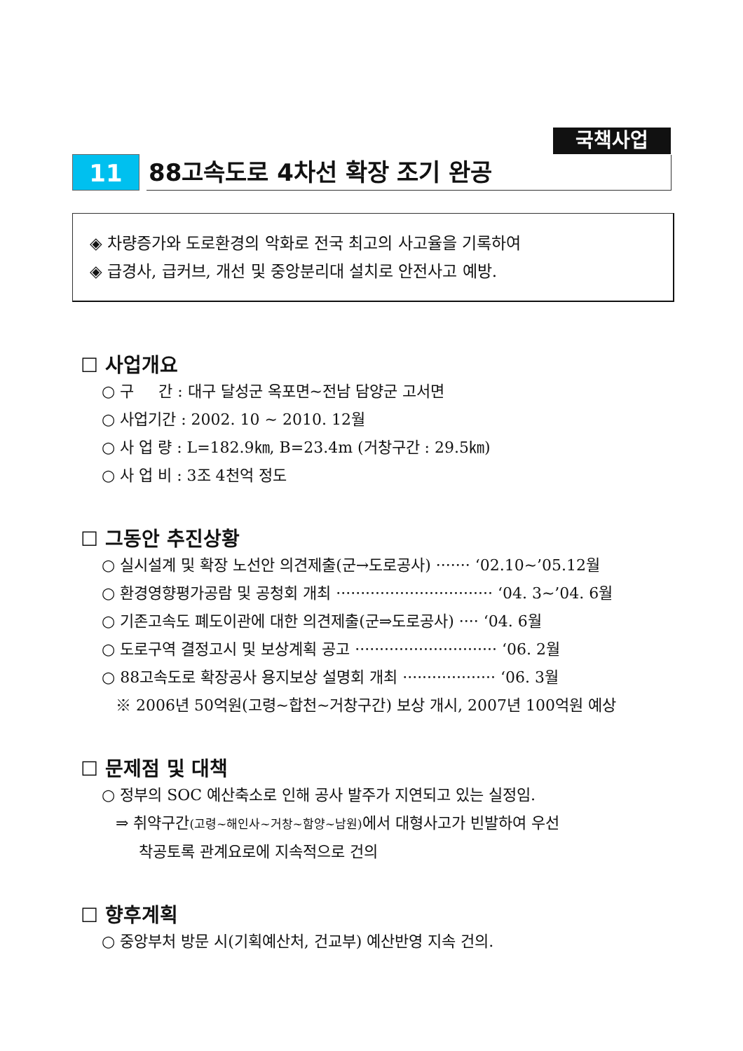국책사업
11
88고속도로 4차선 확장 조기 완공
◈ 차량증가와 도로환경의 악화로 전국 최고의 사고율을 기록하여
◈ 급경사, 급커브, 개선 및 중앙분리대 설치로 안전사고 예방.
☐ 사업개요
○ 구 간 : 대구 달성군 옥포면~전남 담양군 고서면
○ 사업기간 : 2002. 10 ~ 2010. 12월
○ 사 업 량 : L=182.9㎞, B=23.4m (거창구간 : 29.5㎞)
○ 사 업 비 : 3조 4천억 정도
☐ 그동안 추진상황
○ 실시설계 및 확장 노선안 의견제출(군→도로공사) ······· ‘02.10~’05.12월
○ 환경영향평가공람 및 공청회 개최 ································ ‘04. 3~’04. 6월
○ 기존고속도 폐도이관에 대한 의견제출(군⇒도로공사) ···· ‘04. 6월
○ 도로구역 결정고시 및 보상계획 공고 ····························· ‘06. 2월
○ 88고속도로 확장공사 용지보상 설명회 개최 ··················· ‘06. 3월
※ 2006년 50억원(고령~합천~거창구간) 보상 개시, 2007년 100억원 예상
☐ 문제점 및 대책
○ 정부의 SOC 예산축소로 인해 공사 발주가 지연되고 있는 실정임.
⇒ 취약구간(고령~해인사~거창~함양~남원) 에서 대형사고가 빈발하여 우선
착공토록 관계요로에 지속적으로 건의
☐ 향후계획
○ 중앙부처 방문 시(기획예산처, 건교부) 예산반영 지속 건의.